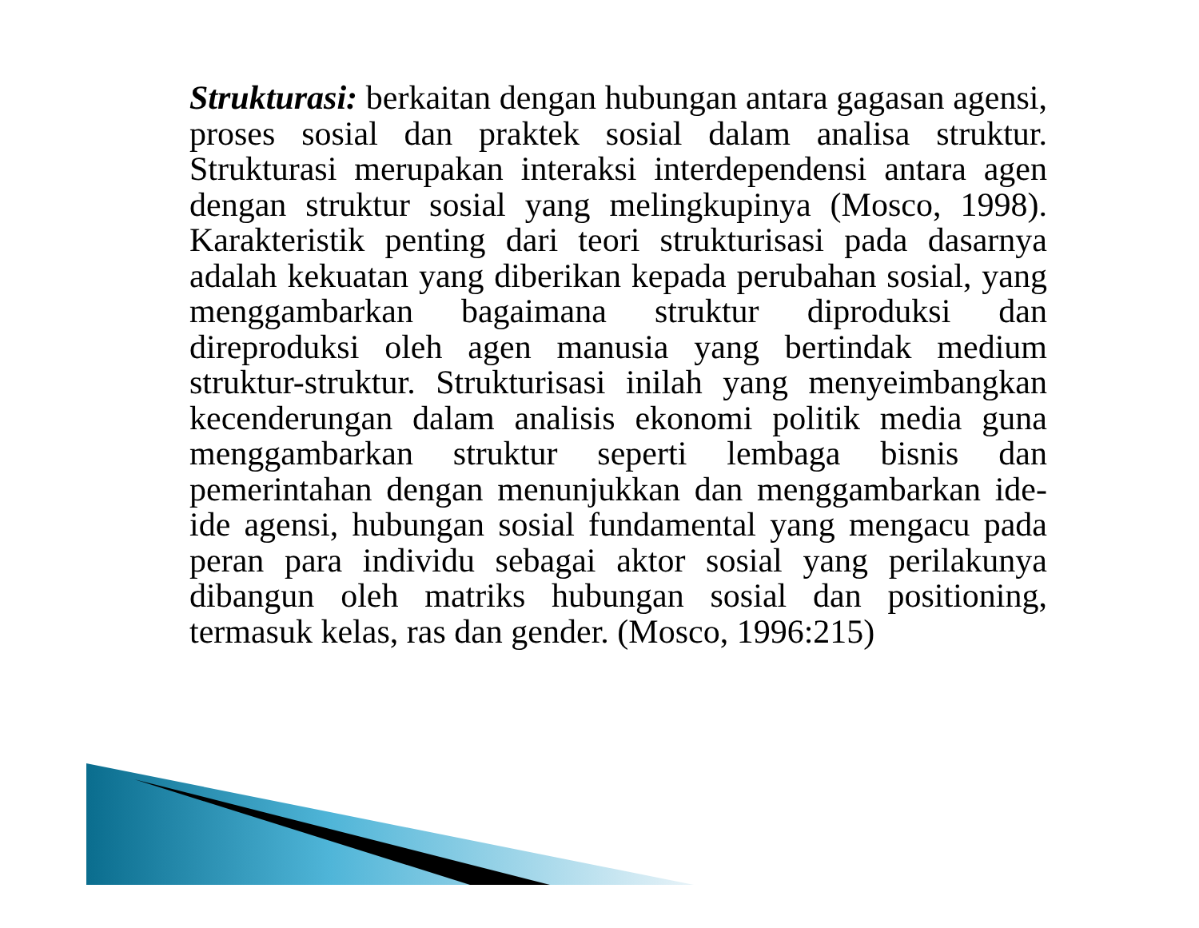Strukturasi: berkaitan dengan hubungan antara gagasan agensi, proses sosial dan praktek sosial dalam analisa struktur. Strukturasi merupakan interaksi interdependensi antara agen dengan struktur sosial yang melingkupinya (Mosco, 1998). Karakteristik penting dari teori strukturisasi pada dasarnya adalah kekuatan yang diberikan kepada perubahan sosial, yang menggambarkan bagaimana struktur diproduksi dan direproduksi oleh agen manusia yang bertindak medium struktur-struktur. Strukturisasi inilah yang menyeimbangkan kecenderungan dalam analisis ekonomi politik media guna menggambarkan struktur seperti lembaga bisnis dan pemerintahan dengan menunjukkan dan menggambarkan ide-ide agensi, hubungan sosial fundamental yang mengacu pada peran para individu sebagai aktor sosial yang perilakunya dibangun oleh matriks hubungan sosial dan positioning, termasuk kelas, ras dan gender. (Mosco, 1996:215)